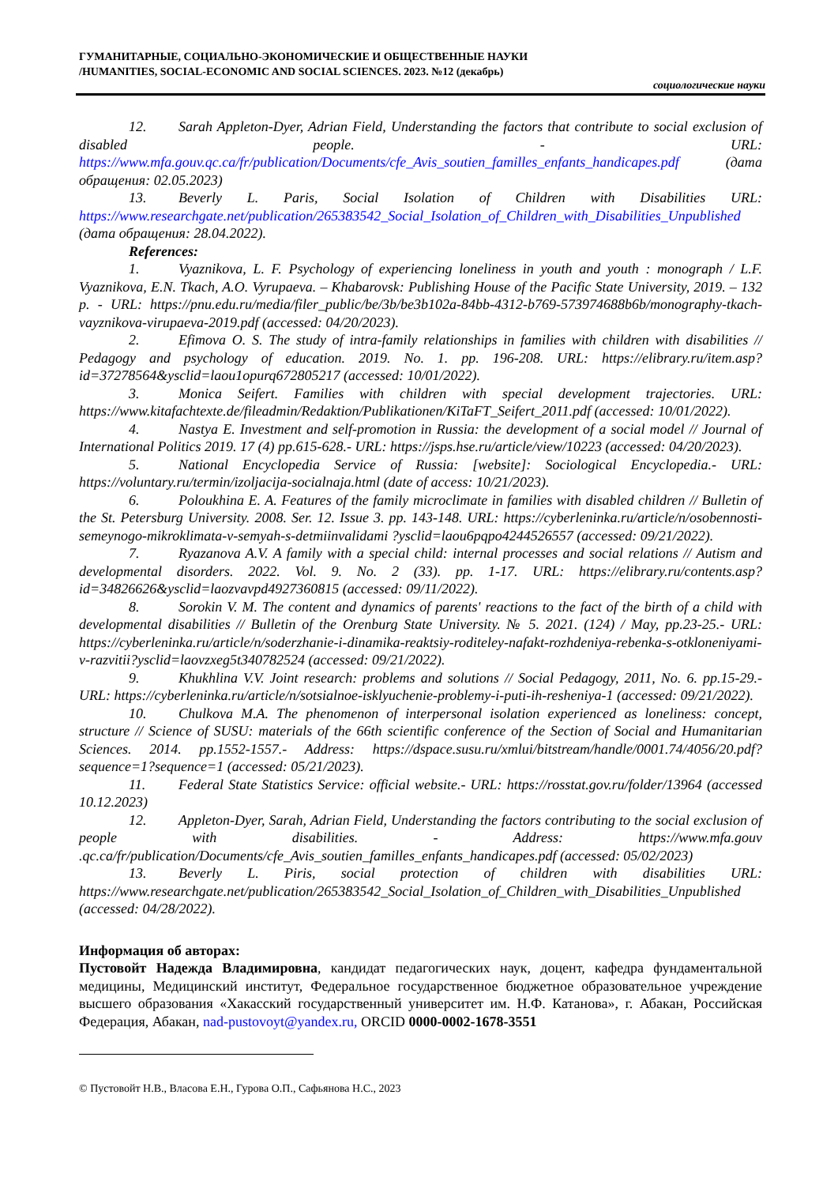ГУМАНИТАРНЫЕ, СОЦИАЛЬНО-ЭКОНОМИЧЕСКИЕ И ОБЩЕСТВЕННЫЕ НАУКИ
/HUMANITIES, SOCIAL-ECONOMIC AND SOCIAL SCIENCES. 2023. №12 (декабрь)
социологические науки
12. Sarah Appleton-Dyer, Adrian Field, Understanding the factors that contribute to social exclusion of disabled people. - URL: https://www.mfa.gouv.qc.ca/fr/publication/Documents/cfe_Avis_soutien_familles_enfants_handicapes.pdf (дата обращения: 02.05.2023)
13. Beverly L. Paris, Social Isolation of Children with Disabilities URL: https://www.researchgate.net/publication/265383542_Social_Isolation_of_Children_with_Disabilities_Unpublished (дата обращения: 28.04.2022).
References:
1. Vyaznikova, L. F. Psychology of experiencing loneliness in youth and youth : monograph / L.F. Vyaznikova, E.N. Tkach, A.O. Vyrupaeva. – Khabarovsk: Publishing House of the Pacific State University, 2019. – 132 p. - URL: https://pnu.edu.ru/media/filer_public/be/3b/be3b102a-84bb-4312-b769-573974688b6b/monography-tkach-vayznikova-virupaeva-2019.pdf (accessed: 04/20/2023).
2. Efimova O. S. The study of intra-family relationships in families with children with disabilities // Pedagogy and psychology of education. 2019. No. 1. pp. 196-208. URL: https://elibrary.ru/item.asp?id=37278564&ysclid=laou1opurq672805217 (accessed: 10/01/2022).
3. Monica Seifert. Families with children with special development trajectories. URL: https://www.kitafachtexte.de/fileadmin/Redaktion/Publikationen/KiTaFT_Seifert_2011.pdf (accessed: 10/01/2022).
4. Nastya E. Investment and self-promotion in Russia: the development of a social model // Journal of International Politics 2019. 17 (4) pp.615-628.- URL: https://jsps.hse.ru/article/view/10223 (accessed: 04/20/2023).
5. National Encyclopedia Service of Russia: [website]: Sociological Encyclopedia.- URL: https://voluntary.ru/termin/izoljacija-socialnaja.html (date of access: 10/21/2023).
6. Poloukhina E. A. Features of the family microclimate in families with disabled children // Bulletin of the St. Petersburg University. 2008. Ser. 12. Issue 3. pp. 143-148. URL: https://cyberleninka.ru/article/n/osobennosti-semeynogo-mikroklimata-v-semyah-s-detmiinvalidami ?ysclid=laou6pqpo4244526557 (accessed: 09/21/2022).
7. Ryazanova A.V. A family with a special child: internal processes and social relations // Autism and developmental disorders. 2022. Vol. 9. No. 2 (33). pp. 1-17. URL: https://elibrary.ru/contents.asp?id=34826626&ysclid=laozvavpd4927360815 (accessed: 09/11/2022).
8. Sorokin V. M. The content and dynamics of parents' reactions to the fact of the birth of a child with developmental disabilities // Bulletin of the Orenburg State University. № 5. 2021. (124) / May, pp.23-25.- URL: https://cyberleninka.ru/article/n/soderzhanie-i-dinamika-reaktsiy-roditeley-nafakt-rozhdeniya-rebenka-s-otkloneniyami-v-razvitii?ysclid=laovzxeg5t340782524 (accessed: 09/21/2022).
9. Khukhlina V.V. Joint research: problems and solutions // Social Pedagogy, 2011, No. 6. pp.15-29.- URL: https://cyberleninka.ru/article/n/sotsialnoe-isklyuchenie-problemy-i-puti-ih-resheniya-1 (accessed: 09/21/2022).
10. Chulkova M.A. The phenomenon of interpersonal isolation experienced as loneliness: concept, structure // Science of SUSU: materials of the 66th scientific conference of the Section of Social and Humanitarian Sciences. 2014. pp.1552-1557.- Address: https://dspace.susu.ru/xmlui/bitstream/handle/0001.74/4056/20.pdf?sequence=1?sequence=1 (accessed: 05/21/2023).
11. Federal State Statistics Service: official website.- URL: https://rosstat.gov.ru/folder/13964 (accessed 10.12.2023)
12. Appleton-Dyer, Sarah, Adrian Field, Understanding the factors contributing to the social exclusion of people with disabilities. - Address: https://www.mfa.gouv .qc.ca/fr/publication/Documents/cfe_Avis_soutien_familles_enfants_handicapes.pdf (accessed: 05/02/2023)
13. Beverly L. Piris, social protection of children with disabilities URL: https://www.researchgate.net/publication/265383542_Social_Isolation_of_Children_with_Disabilities_Unpublished (accessed: 04/28/2022).
Информация об авторах:
Пустовойт Надежда Владимировна, кандидат педагогических наук, доцент, кафедра фундаментальной медицины, Медицинский институт, Федеральное государственное бюджетное образовательное учреждение высшего образования «Хакасский государственный университет им. Н.Ф. Катанова», г. Абакан, Российская Федерация, Абакан, nad-pustovoyt@yandex.ru, ORCID 0000-0002-1678-3551
© Пустовойт Н.В., Власова Е.Н., Гурова О.П., Сафьянова Н.С., 2023